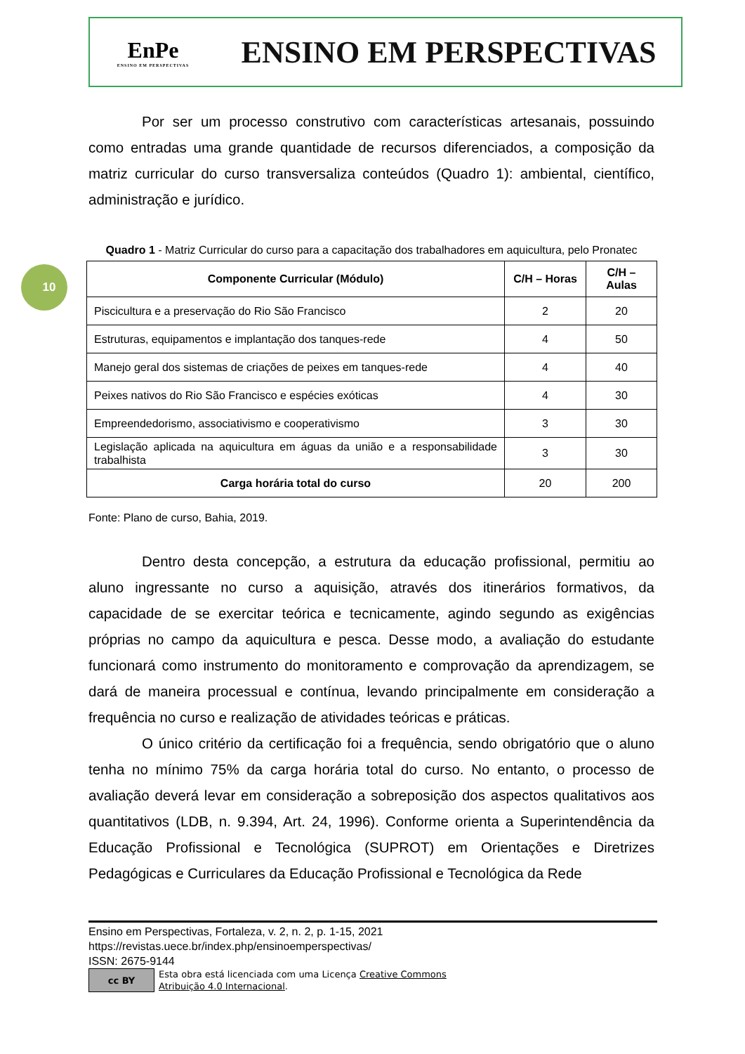EnPe
ENSINO EM PERSPECTIVAS
ENSINO EM PERSPECTIVAS
10
Por ser um processo construtivo com características artesanais, possuindo como entradas uma grande quantidade de recursos diferenciados, a composição da matriz curricular do curso transversaliza conteúdos (Quadro 1): ambiental, científico, administração e jurídico.
Quadro 1 - Matriz Curricular do curso para a capacitação dos trabalhadores em aquicultura, pelo Pronatec
| Componente Curricular (Módulo) | C/H – Horas | C/H – Aulas |
| --- | --- | --- |
| Piscicultura e a preservação do Rio São Francisco | 2 | 20 |
| Estruturas, equipamentos e implantação dos tanques-rede | 4 | 50 |
| Manejo geral dos sistemas de criações de peixes em tanques-rede | 4 | 40 |
| Peixes nativos do Rio São Francisco e espécies exóticas | 4 | 30 |
| Empreendedorismo, associativismo e cooperativismo | 3 | 30 |
| Legislação aplicada na aquicultura em águas da união e a responsabilidade trabalhista | 3 | 30 |
| Carga horária total do curso | 20 | 200 |
Fonte: Plano de curso, Bahia, 2019.
Dentro desta concepção, a estrutura da educação profissional, permitiu ao aluno ingressante no curso a aquisição, através dos itinerários formativos, da capacidade de se exercitar teórica e tecnicamente, agindo segundo as exigências próprias no campo da aquicultura e pesca. Desse modo, a avaliação do estudante funcionará como instrumento do monitoramento e comprovação da aprendizagem, se dará de maneira processual e contínua, levando principalmente em consideração a frequência no curso e realização de atividades teóricas e práticas.
O único critério da certificação foi a frequência, sendo obrigatório que o aluno tenha no mínimo 75% da carga horária total do curso. No entanto, o processo de avaliação deverá levar em consideração a sobreposição dos aspectos qualitativos aos quantitativos (LDB, n. 9.394, Art. 24, 1996). Conforme orienta a Superintendência da Educação Profissional e Tecnológica (SUPROT) em Orientações e Diretrizes Pedagógicas e Curriculares da Educação Profissional e Tecnológica da Rede
Ensino em Perspectivas, Fortaleza, v. 2, n. 2, p. 1-15, 2021
https://revistas.uece.br/index.php/ensinoemperspectivas/
ISSN: 2675-9144
cc BY
Esta obra está licenciada com uma Licença Creative Commons
Atribuição 4.0 Internacional.